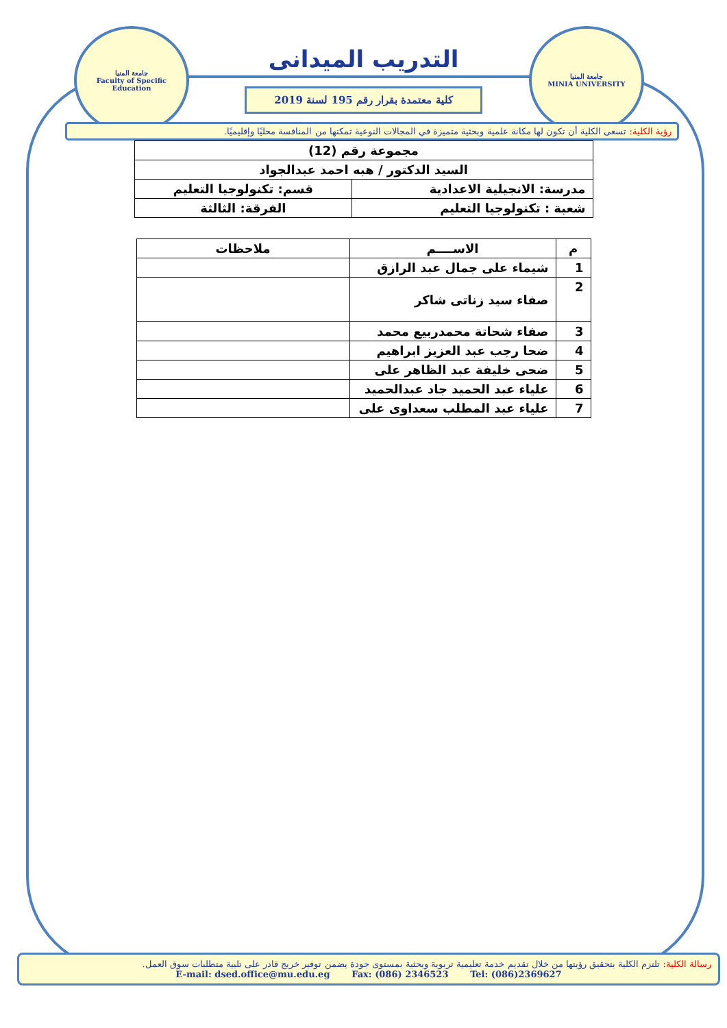جامعة المنيا
Faculty of Specific Education
جامعة المنيا
MINIA UNIVERSITY
التدريب الميدانى
كلية معتمدة بقرار رقم 195 لسنة 2019
رؤية الكلية: تسعى الكلية أن تكون لها مكانة علمية وبحثية متميزة في المجالات النوعية تمكنها من المنافسة محليًا وإقليميًا.
| مجموعة رقم (12) | |
| السيد الدكتور / هبه احمد عبدالجواد | |
| مدرسة: الانجيلية الاعدادية | قسم: تكنولوجيا التعليم |
| شعبة : تكنولوجيا التعليم | الفرقة: الثالثة |
| م | الاســــم | ملاحظات |
| --- | --- | --- |
| 1 | شيماء على جمال عبد الرازق | |
| 2 | صفاء سيد زناتى شاكر | |
| 3 | صفاء شحاتة محمدربيع محمد | |
| 4 | ضحا رجب عبد العزيز ابراهيم | |
| 5 | ضحى خليفة عبد الظاهر على | |
| 6 | علياء عبد الحميد جاد عبدالحميد | |
| 7 | علياء عبد المطلب سعداوى على | |
رسالة الكلية: تلتزم الكلية بتحقيق رؤيتها من خلال تقديم خدمة تعليمية تربوية وبحثية بمستوى جودة يضمن توفير خريج قادر على تلبية متطلبات سوق العمل.
E-mail: dsed.office@mu.edu.eg Fax: (086) 2346523 Tel: (086)2369627